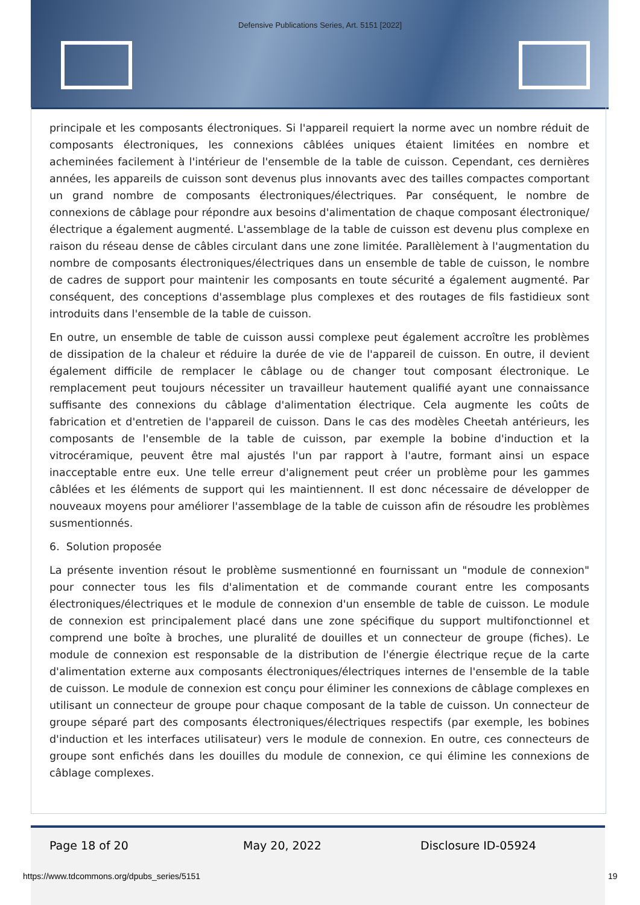Defensive Publications Series, Art. 5151 [2022]
principale et les composants électroniques. Si l'appareil requiert la norme avec un nombre réduit de composants électroniques, les connexions câblées uniques étaient limitées en nombre et acheminées facilement à l'intérieur de l'ensemble de la table de cuisson. Cependant, ces dernières années, les appareils de cuisson sont devenus plus innovants avec des tailles compactes comportant un grand nombre de composants électroniques/électriques. Par conséquent, le nombre de connexions de câblage pour répondre aux besoins d'alimentation de chaque composant électronique/électrique a également augmenté. L'assemblage de la table de cuisson est devenu plus complexe en raison du réseau dense de câbles circulant dans une zone limitée. Parallèlement à l'augmentation du nombre de composants électroniques/électriques dans un ensemble de table de cuisson, le nombre de cadres de support pour maintenir les composants en toute sécurité a également augmenté. Par conséquent, des conceptions d'assemblage plus complexes et des routages de fils fastidieux sont introduits dans l'ensemble de la table de cuisson.
En outre, un ensemble de table de cuisson aussi complexe peut également accroître les problèmes de dissipation de la chaleur et réduire la durée de vie de l'appareil de cuisson. En outre, il devient également difficile de remplacer le câblage ou de changer tout composant électronique. Le remplacement peut toujours nécessiter un travailleur hautement qualifié ayant une connaissance suffisante des connexions du câblage d'alimentation électrique. Cela augmente les coûts de fabrication et d'entretien de l'appareil de cuisson. Dans le cas des modèles Cheetah antérieurs, les composants de l'ensemble de la table de cuisson, par exemple la bobine d'induction et la vitrocéramique, peuvent être mal ajustés l'un par rapport à l'autre, formant ainsi un espace inacceptable entre eux. Une telle erreur d'alignement peut créer un problème pour les gammes câblées et les éléments de support qui les maintiennent. Il est donc nécessaire de développer de nouveaux moyens pour améliorer l'assemblage de la table de cuisson afin de résoudre les problèmes susmentionnés.
6. Solution proposée
La présente invention résout le problème susmentionné en fournissant un "module de connexion" pour connecter tous les fils d'alimentation et de commande courant entre les composants électroniques/électriques et le module de connexion d'un ensemble de table de cuisson. Le module de connexion est principalement placé dans une zone spécifique du support multifonctionnel et comprend une boîte à broches, une pluralité de douilles et un connecteur de groupe (fiches). Le module de connexion est responsable de la distribution de l'énergie électrique reçue de la carte d'alimentation externe aux composants électroniques/électriques internes de l'ensemble de la table de cuisson. Le module de connexion est conçu pour éliminer les connexions de câblage complexes en utilisant un connecteur de groupe pour chaque composant de la table de cuisson. Un connecteur de groupe séparé part des composants électroniques/électriques respectifs (par exemple, les bobines d'induction et les interfaces utilisateur) vers le module de connexion. En outre, ces connecteurs de groupe sont enfichés dans les douilles du module de connexion, ce qui élimine les connexions de câblage complexes.
Page 18 of 20 May 20, 2022 Disclosure ID-05924
https://www.tdcommons.org/dpubs_series/5151
19